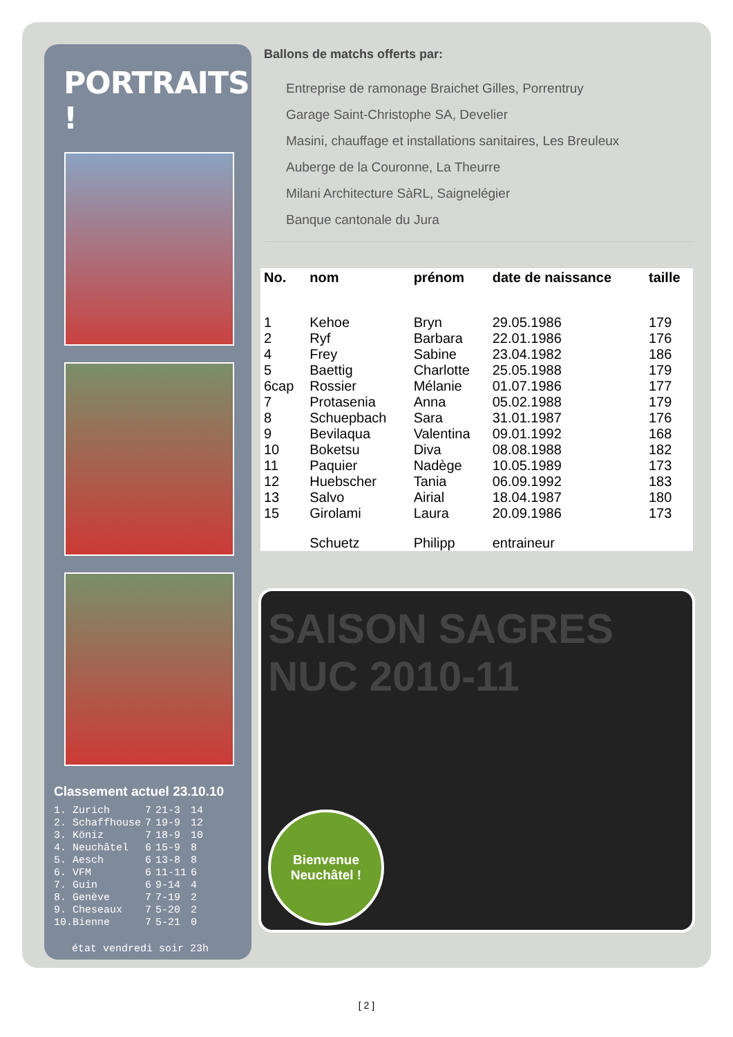PORTRAITS !
Classement actuel 23.10.10
| 1. Zurich | 7 | 21-3 | 14 |
| 2. Schaffhouse | 7 | 19-9 | 12 |
| 3. Köniz | 7 | 18-9 | 10 |
| 4. Neuchâtel | 6 | 15-9 | 8 |
| 5. Aesch | 6 | 13-8 | 8 |
| 6. VFM | 6 | 11-11 | 6 |
| 7. Guin | 6 | 9-14 | 4 |
| 8. Genève | 7 | 7-19 | 2 |
| 9. Cheseaux | 7 | 5-20 | 2 |
| 10.Bienne | 7 | 5-21 | 0 |
état vendredi soir 23h
Ballons de matchs offerts par:
Entreprise de ramonage Braichet Gilles, Porrentruy
Garage Saint-Christophe SA, Develier
Masini, chauffage et installations sanitaires, Les Breuleux
Auberge de la Couronne, La Theurre
Milani Architecture SàRL, Saignelégier
Banque cantonale du Jura
| No. | nom | prénom | date de naissance | taille |
| --- | --- | --- | --- | --- |
| 1 | Kehoe | Bryn | 29.05.1986 | 179 |
| 2 | Ryf | Barbara | 22.01.1986 | 176 |
| 4 | Frey | Sabine | 23.04.1982 | 186 |
| 5 | Baettig | Charlotte | 25.05.1988 | 179 |
| 6cap | Rossier | Mélanie | 01.07.1986 | 177 |
| 7 | Protasenia | Anna | 05.02.1988 | 179 |
| 8 | Schuepbach | Sara | 31.01.1987 | 176 |
| 9 | Bevilaqua | Valentina | 09.01.1992 | 168 |
| 10 | Boketsu | Diva | 08.08.1988 | 182 |
| 11 | Paquier | Nadège | 10.05.1989 | 173 |
| 12 | Huebscher | Tania | 06.09.1992 | 183 |
| 13 | Salvo | Airial | 18.04.1987 | 180 |
| 15 | Girolami | Laura | 20.09.1986 | 173 |
| | Schuetz | Philipp | entraineur | |
SAISON SAGRES NUC 2010-11
Bienvenue
Neuchâtel !
[ 2 ]